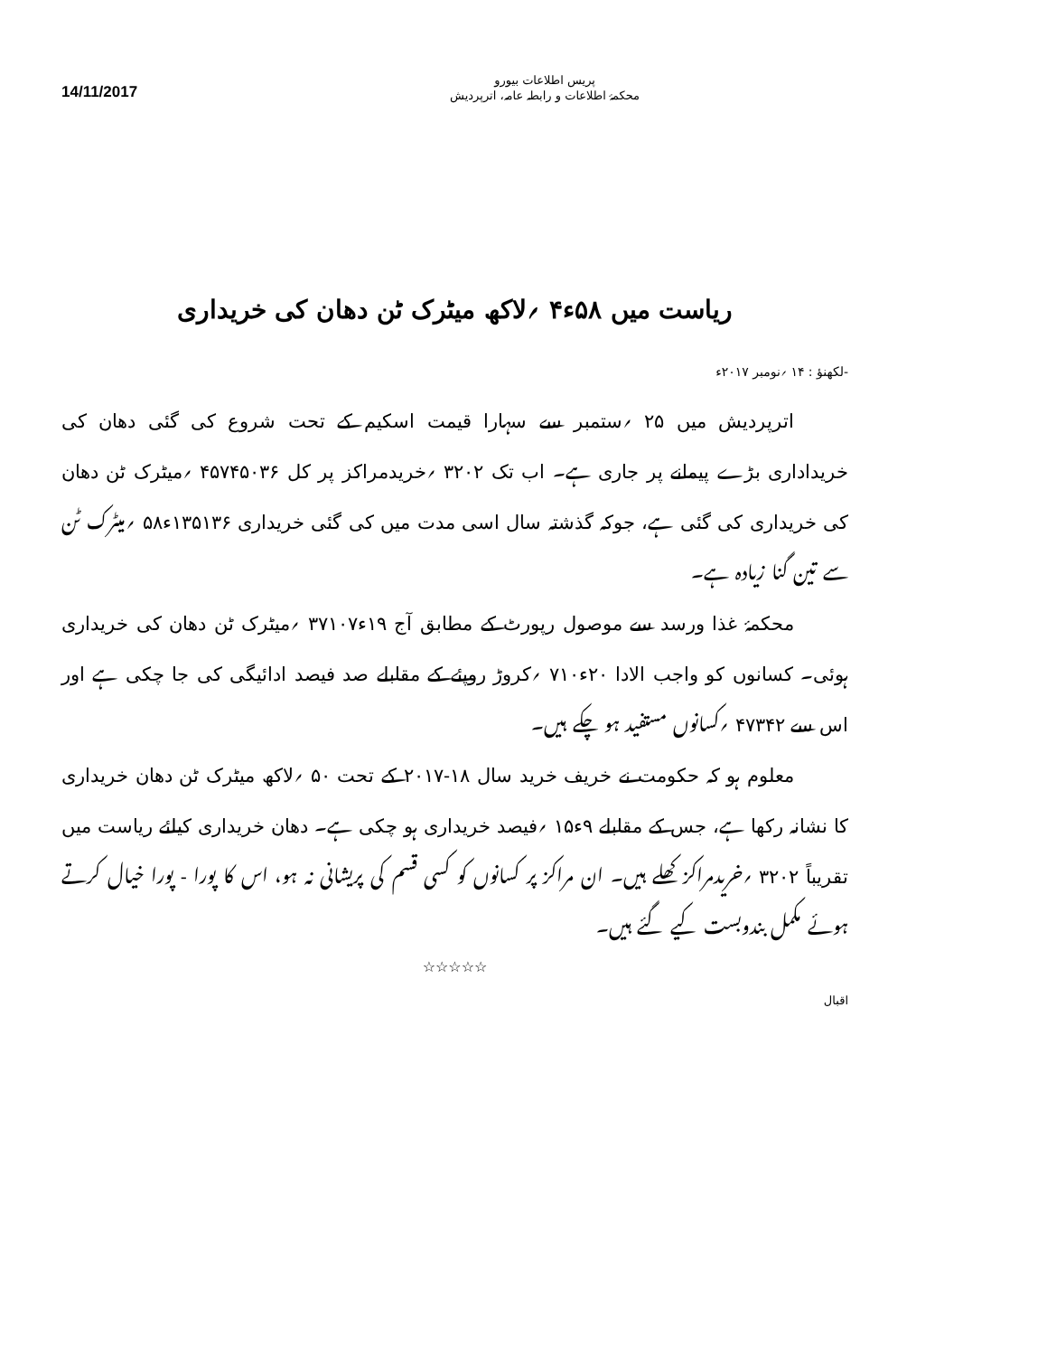14/11/2017
پریس اطلاعات بیورو
محکمۂ اطلاعات و رابطہ عامہ، اترپردیش
ریاست میں ۵۸ء۴ ؍لاکھ میٹرک ٹن دھان کی خریداری
-لکھنؤ : ۱۴ ؍نومبر ۲۰۱۷ء
اترپردیش میں ۲۵ ؍ستمبر سے سہارا قیمت اسکیم کے تحت شروع کی گئی دھان کی خریداداری بڑے پیمانے پر جاری ہے۔ اب تک ۳۲۰۲ ؍خریدمراکز پر کل ۴۵۷۴۵۰۳۶ ؍میٹرک ٹن دھان کی خریداری کی گئی ہے، جوکہ گذشتہ سال اسی مدت میں کی گئی خریداری ۱۳۵۱۳۶ء۵۸ ؍میٹرک ٹن سے تین گنا زیادہ ہے۔
محکمۂ غذا ورسد سے موصول رپورٹ کے مطابق آج ۱۹ء۳۷۱۰۷ ؍میٹرک ٹن دھان کی خریداری ہوئی۔ کسانوں کو واجب الادا ۲۰ء۷۱۰ ؍کروڑ روپئے کے مقابلے صد فیصد ادائیگی کی جا چکی ہے اور اس سے ۴۷۳۴۲ ؍کسانوں مستفید ہو چکے ہیں۔
معلوم ہو کہ حکومت نے خریف خرید سال ۱۸-۲۰۱۷ کے تحت ۵۰ ؍لاکھ میٹرک ٹن دھان خریداری کا نشانہ رکھا ہے، جس کے مقابلے ۹ء۱۵ ؍فیصد خریداری ہو چکی ہے۔ دھان خریداری کیلئے ریاست میں تقریباً ۳۲۰۲ ؍خریدمراکز کھلے ہیں۔ ان مراکز پر کسانوں کو کسی قسم کی پریشانی نہ ہو، اس کا پورا - پورا خیال کرتے ہوئے مکمل بندوبست کیے گئے ہیں۔
☆☆☆☆☆
اقبال